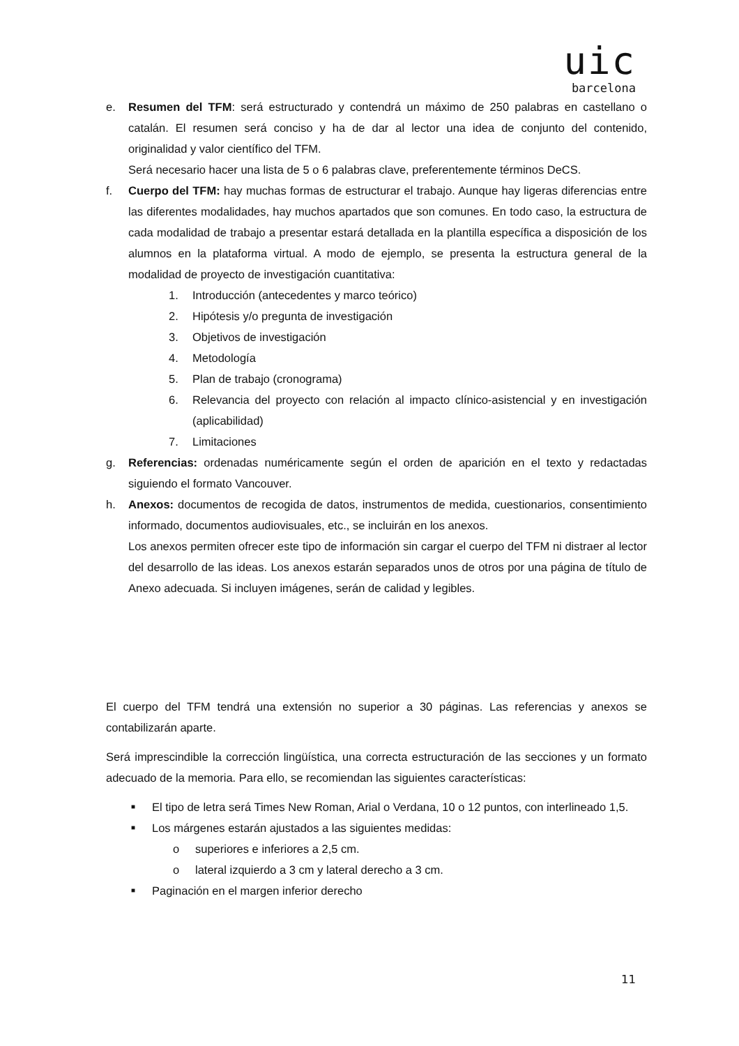uic
barcelona
e. Resumen del TFM: será estructurado y contendrá un máximo de 250 palabras en castellano o catalán. El resumen será conciso y ha de dar al lector una idea de conjunto del contenido, originalidad y valor científico del TFM.
Será necesario hacer una lista de 5 o 6 palabras clave, preferentemente términos DeCS.
f. Cuerpo del TFM: hay muchas formas de estructurar el trabajo. Aunque hay ligeras diferencias entre las diferentes modalidades, hay muchos apartados que son comunes. En todo caso, la estructura de cada modalidad de trabajo a presentar estará detallada en la plantilla específica a disposición de los alumnos en la plataforma virtual. A modo de ejemplo, se presenta la estructura general de la modalidad de proyecto de investigación cuantitativa:
1. Introducción (antecedentes y marco teórico)
2. Hipótesis y/o pregunta de investigación
3. Objetivos de investigación
4. Metodología
5. Plan de trabajo (cronograma)
6. Relevancia del proyecto con relación al impacto clínico-asistencial y en investigación (aplicabilidad)
7. Limitaciones
g. Referencias: ordenadas numéricamente según el orden de aparición en el texto y redactadas siguiendo el formato Vancouver.
h. Anexos: documentos de recogida de datos, instrumentos de medida, cuestionarios, consentimiento informado, documentos audiovisuales, etc., se incluirán en los anexos.
Los anexos permiten ofrecer este tipo de información sin cargar el cuerpo del TFM ni distraer al lector del desarrollo de las ideas. Los anexos estarán separados unos de otros por una página de título de Anexo adecuada. Si incluyen imágenes, serán de calidad y legibles.
El cuerpo del TFM tendrá una extensión no superior a 30 páginas. Las referencias y anexos se contabilizarán aparte.
Será imprescindible la corrección lingüística, una correcta estructuración de las secciones y un formato adecuado de la memoria. Para ello, se recomiendan las siguientes características:
■
El tipo de letra será Times New Roman, Arial o Verdana, 10 o 12 puntos, con interlineado 1,5.
■
Los márgenes estarán ajustados a las siguientes medidas:
o superiores e inferiores a 2,5 cm.
o lateral izquierdo a 3 cm y lateral derecho a 3 cm.
■
Paginación en el margen inferior derecho
11